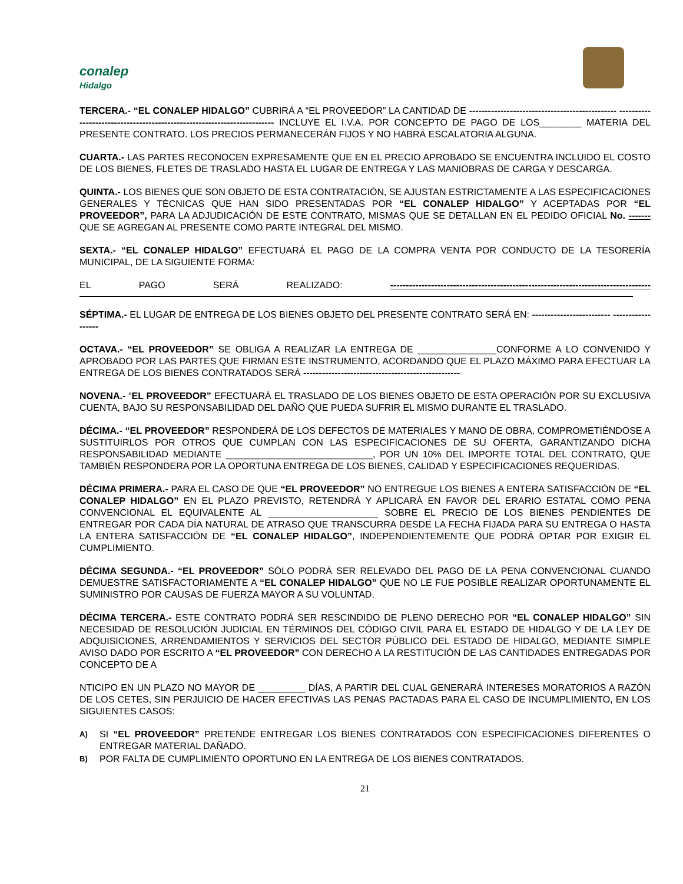conalep
Hidalgo
TERCERA.- “EL CONALEP HIDALGO” CUBRIRÁ A “EL PROVEEDOR” LA CANTIDAD DE ----------------------------------------------- ------------------------------------------------------------------------ INCLUYE EL I.V.A. POR CONCEPTO DE PAGO DE LOS________ MATERIA DEL PRESENTE CONTRATO. LOS PRECIOS PERMANECERÁN FIJOS Y NO HABRÁ ESCALATORIA ALGUNA.
CUARTA.- LAS PARTES RECONOCEN EXPRESAMENTE QUE EN EL PRECIO APROBADO SE ENCUENTRA INCLUIDO EL COSTO DE LOS BIENES, FLETES DE TRASLADO HASTA EL LUGAR DE ENTREGA Y LAS MANIOBRAS DE CARGA Y DESCARGA.
QUINTA.- LOS BIENES QUE SON OBJETO DE ESTA CONTRATACIÓN, SE AJUSTAN ESTRICTAMENTE A LAS ESPECIFICACIONES GENERALES Y TÉCNICAS QUE HAN SIDO PRESENTADAS POR “EL CONALEP HIDALGO” Y ACEPTADAS POR “EL PROVEEDOR”, PARA LA ADJUDICACIÓN DE ESTE CONTRATO, MISMAS QUE SE DETALLAN EN EL PEDIDO OFICIAL No. ------- QUE SE AGREGAN AL PRESENTE COMO PARTE INTEGRAL DEL MISMO.
SEXTA.- “EL CONALEP HIDALGO” EFECTUARÁ EL PAGO DE LA COMPRA VENTA POR CONDUCTO DE LA TESORERÍA MUNICIPAL, DE LA SIGUIENTE FORMA:
EL PAGO SERÁ REALIZADO: -----------------------------------------------------------------------------------
SÉPTIMA.- EL LUGAR DE ENTREGA DE LOS BIENES OBJETO DEL PRESENTE CONTRATO SERÁ EN: ------------------------- ------------------
OCTAVA.- “EL PROVEEDOR” SE OBLIGA A REALIZAR LA ENTREGA DE _______________CONFORME A LO CONVENIDO Y APROBADO POR LAS PARTES QUE FIRMAN ESTE INSTRUMENTO, ACORDANDO QUE EL PLAZO MÁXIMO PARA EFECTUAR LA ENTREGA DE LOS BIENES CONTRATADOS SERÁ --------------------------------------------------
NOVENA.- “EL PROVEEDOR” EFECTUARÁ EL TRASLADO DE LOS BIENES OBJETO DE ESTA OPERACIÓN POR SU EXCLUSIVA CUENTA, BAJO SU RESPONSABILIDAD DEL DAÑO QUE PUEDA SUFRIR EL MISMO DURANTE EL TRASLADO.
DÉCIMA.- “EL PROVEEDOR” RESPONDERÁ DE LOS DEFECTOS DE MATERIALES Y MANO DE OBRA, COMPROMETIÉNDOSE A SUSTITUIRLOS POR OTROS QUE CUMPLAN CON LAS ESPECIFICACIONES DE SU OFERTA, GARANTIZANDO DICHA RESPONSABILIDAD MEDIANTE ____________________________, POR UN 10% DEL IMPORTE TOTAL DEL CONTRATO, QUE TAMBIÉN RESPONDERA POR LA OPORTUNA ENTREGA DE LOS BIENES, CALIDAD Y ESPECIFICACIONES REQUERIDAS.
DÉCIMA PRIMERA.- PARA EL CASO DE QUE “EL PROVEEDOR” NO ENTREGUE LOS BIENES A ENTERA SATISFACCIÓN DE “EL CONALEP HIDALGO” EN EL PLAZO PREVISTO, RETENDRÁ Y APLICARÁ EN FAVOR DEL ERARIO ESTATAL COMO PENA CONVENCIONAL EL EQUIVALENTE AL _____________________ SOBRE EL PRECIO DE LOS BIENES PENDIENTES DE ENTREGAR POR CADA DÍA NATURAL DE ATRASO QUE TRANSCURRA DESDE LA FECHA FIJADA PARA SU ENTREGA O HASTA LA ENTERA SATISFACCIÓN DE “EL CONALEP HIDALGO”, INDEPENDIENTEMENTE QUE PODRÁ OPTAR POR EXIGIR EL CUMPLIMIENTO.
DÉCIMA SEGUNDA.- “EL PROVEEDOR” SÓLO PODRÁ SER RELEVADO DEL PAGO DE LA PENA CONVENCIONAL CUANDO DEMUESTRE SATISFACTORIAMENTE A “EL CONALEP HIDALGO” QUE NO LE FUE POSIBLE REALIZAR OPORTUNAMENTE EL SUMINISTRO POR CAUSAS DE FUERZA MAYOR A SU VOLUNTAD.
DÉCIMA TERCERA.- ESTE CONTRATO PODRÁ SER RESCINDIDO DE PLENO DERECHO POR “EL CONALEP HIDALGO” SIN NECESIDAD DE RESOLUCIÓN JUDICIAL EN TÉRMINOS DEL CÓDIGO CIVIL PARA EL ESTADO DE HIDALGO Y DE LA LEY DE ADQUISICIONES, ARRENDAMIENTOS Y SERVICIOS DEL SECTOR PÙBLICO DEL ESTADO DE HIDALGO, MEDIANTE SIMPLE AVISO DADO POR ESCRITO A “EL PROVEEDOR” CON DERECHO A LA RESTITUCIÓN DE LAS CANTIDADES ENTREGADAS POR CONCEPTO DE A
NTICIPO EN UN PLAZO NO MAYOR DE _________ DÍAS, A PARTIR DEL CUAL GENERARÁ INTERESES MORATORIOS A RAZÓN DE LOS CETES, SIN PERJUICIO DE HACER EFECTIVAS LAS PENAS PACTADAS PARA EL CASO DE INCUMPLIMIENTO, EN LOS SIGUIENTES CASOS:
A) SI “EL PROVEEDOR” PRETENDE ENTREGAR LOS BIENES CONTRATADOS CON ESPECIFICACIONES DIFERENTES O ENTREGAR MATERIAL DAÑADO.
B) POR FALTA DE CUMPLIMIENTO OPORTUNO EN LA ENTREGA DE LOS BIENES CONTRATADOS.
21